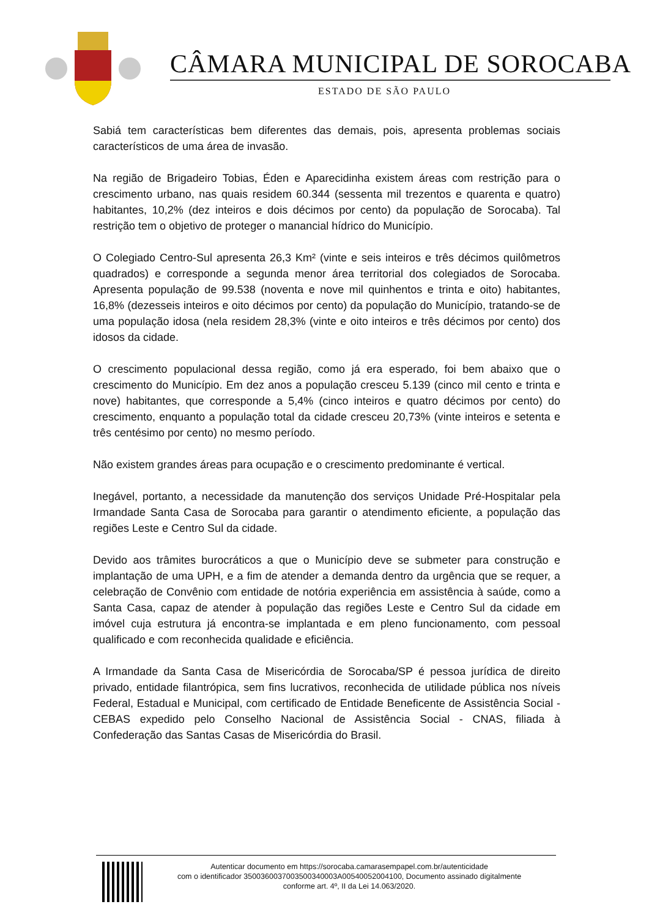CÂMARA MUNICIPAL DE SOROCABA
ESTADO DE SÃO PAULO
Sabiá tem características bem diferentes das demais, pois, apresenta problemas sociais característicos de uma área de invasão.
Na região de Brigadeiro Tobias, Éden e Aparecidinha existem áreas com restrição para o crescimento urbano, nas quais residem 60.344 (sessenta mil trezentos e quarenta e quatro) habitantes, 10,2% (dez inteiros e dois décimos por cento) da população de Sorocaba). Tal restrição tem o objetivo de proteger o manancial hídrico do Município.
O Colegiado Centro-Sul apresenta 26,3 Km² (vinte e seis inteiros e três décimos quilômetros quadrados) e corresponde a segunda menor área territorial dos colegiados de Sorocaba. Apresenta população de 99.538 (noventa e nove mil quinhentos e trinta e oito) habitantes, 16,8% (dezesseis inteiros e oito décimos por cento) da população do Município, tratando-se de uma população idosa (nela residem 28,3% (vinte e oito inteiros e três décimos por cento) dos idosos da cidade.
O crescimento populacional dessa região, como já era esperado, foi bem abaixo que o crescimento do Município. Em dez anos a população cresceu 5.139 (cinco mil cento e trinta e nove) habitantes, que corresponde a 5,4% (cinco inteiros e quatro décimos por cento) do crescimento, enquanto a população total da cidade cresceu 20,73% (vinte inteiros e setenta e três centésimo por cento) no mesmo período.
Não existem grandes áreas para ocupação e o crescimento predominante é vertical.
Inegável, portanto, a necessidade da manutenção dos serviços Unidade Pré-Hospitalar pela Irmandade Santa Casa de Sorocaba para garantir o atendimento eficiente, a população das regiões Leste e Centro Sul da cidade.
Devido aos trâmites burocráticos a que o Município deve se submeter para construção e implantação de uma UPH, e a fim de atender a demanda dentro da urgência que se requer, a celebração de Convênio com entidade de notória experiência em assistência à saúde, como a Santa Casa, capaz de atender à população das regiões Leste e Centro Sul da cidade em imóvel cuja estrutura já encontra-se implantada e em pleno funcionamento, com pessoal qualificado e com reconhecida qualidade e eficiência.
A Irmandade da Santa Casa de Misericórdia de Sorocaba/SP é pessoa jurídica de direito privado, entidade filantrópica, sem fins lucrativos, reconhecida de utilidade pública nos níveis Federal, Estadual e Municipal, com certificado de Entidade Beneficente de Assistência Social - CEBAS expedido pelo Conselho Nacional de Assistência Social - CNAS, filiada à Confederação das Santas Casas de Misericórdia do Brasil.
Autenticar documento em https://sorocaba.camarasempapel.com.br/autenticidade
com o identificador 3500360037003500340003A00540052004100, Documento assinado digitalmente
conforme art. 4º, II da Lei 14.063/2020.